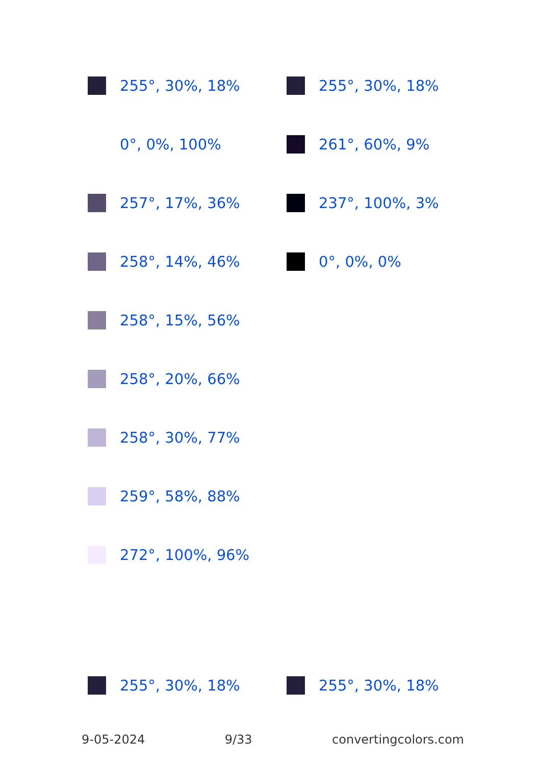255°, 30%, 18%
0°, 0%, 100%
257°, 17%, 36%
258°, 14%, 46%
258°, 15%, 56%
258°, 20%, 66%
258°, 30%, 77%
259°, 58%, 88%
272°, 100%, 96%
255°, 30%, 18%
261°, 60%, 9%
237°, 100%, 3%
0°, 0%, 0%
255°, 30%, 18% 255°, 30%, 18%
9-05-2024 9/33 convertingcolors.com